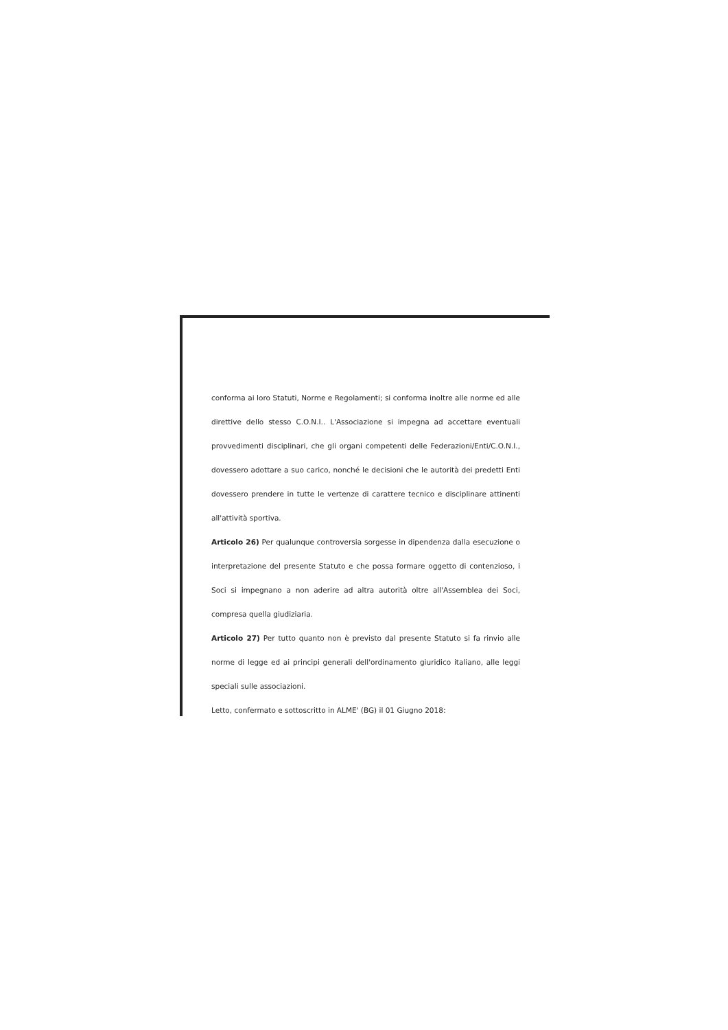conforma ai loro Statuti, Norme e Regolamenti; si conforma inoltre alle norme ed alle direttive dello stesso C.O.N.I.. L'Associazione si impegna ad accettare eventuali provvedimenti disciplinari, che gli organi competenti delle Federazioni/Enti/C.O.N.I., dovessero adottare a suo carico, nonché le decisioni che le autorità dei predetti Enti dovessero prendere in tutte le vertenze di carattere tecnico e disciplinare attinenti all'attività sportiva.
Articolo 26) Per qualunque controversia sorgesse in dipendenza dalla esecuzione o interpretazione del presente Statuto e che possa formare oggetto di contenzioso, i Soci si impegnano a non aderire ad altra autorità oltre all'Assemblea dei Soci, compresa quella giudiziaria.
Articolo 27) Per tutto quanto non è previsto dal presente Statuto si fa rinvio alle norme di legge ed ai principi generali dell'ordinamento giuridico italiano, alle leggi speciali sulle associazioni.
Letto, confermato e sottoscritto in ALME' (BG) il 01 Giugno 2018: